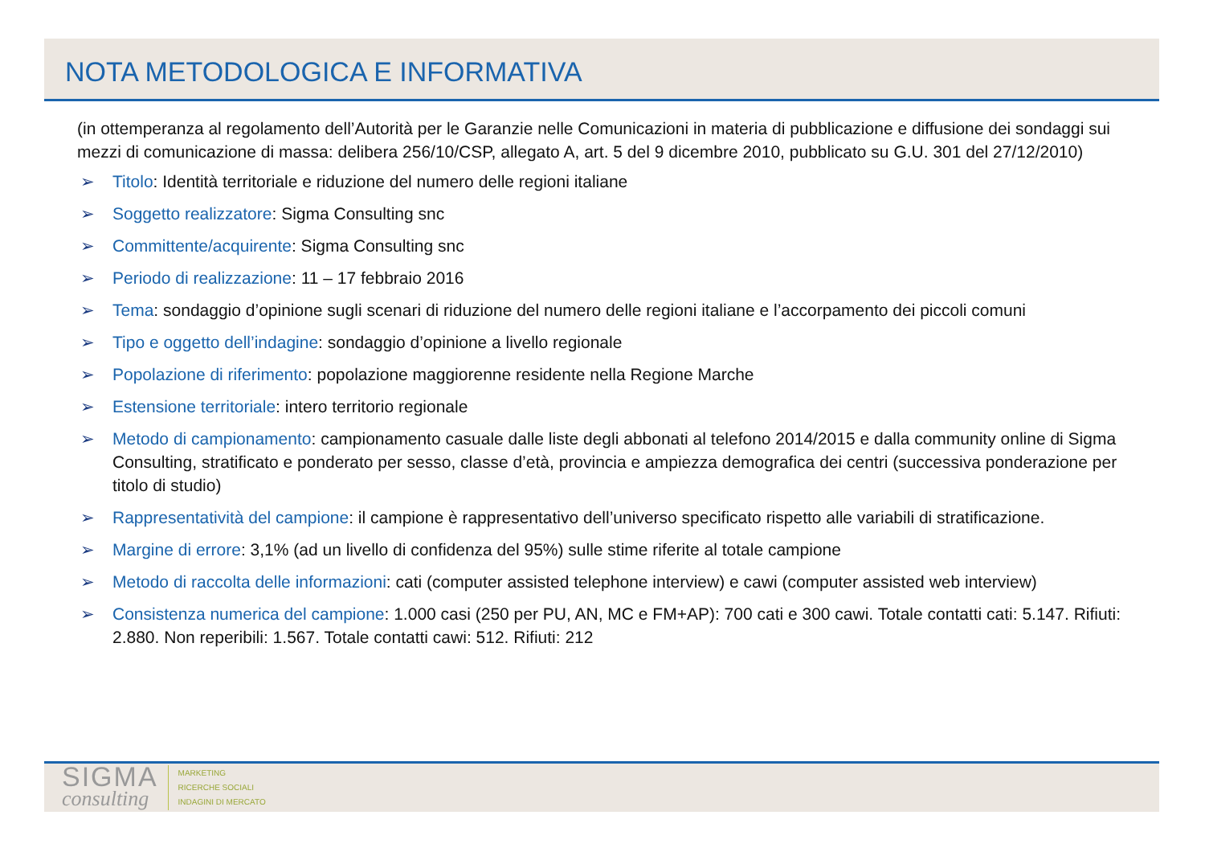NOTA METODOLOGICA E INFORMATIVA
(in ottemperanza al regolamento dell’Autorità per le Garanzie nelle Comunicazioni in materia di pubblicazione e diffusione dei sondaggi sui mezzi di comunicazione di massa: delibera 256/10/CSP, allegato A, art. 5 del 9 dicembre 2010, pubblicato su G.U. 301 del 27/12/2010)
➢ Titolo: Identità territoriale e riduzione del numero delle regioni italiane
➢ Soggetto realizzatore: Sigma Consulting snc
➢ Committente/acquirente: Sigma Consulting snc
➢ Periodo di realizzazione: 11 – 17 febbraio 2016
➢ Tema: sondaggio d’opinione sugli scenari di riduzione del numero delle regioni italiane e l’accorpamento dei piccoli comuni
➢ Tipo e oggetto dell’indagine: sondaggio d’opinione a livello regionale
➢ Popolazione di riferimento: popolazione maggiorenne residente nella Regione Marche
➢ Estensione territoriale: intero territorio regionale
➢ Metodo di campionamento: campionamento casuale dalle liste degli abbonati al telefono 2014/2015 e dalla community online di Sigma Consulting, stratificato e ponderato per sesso, classe d’età, provincia e ampiezza demografica dei centri (successiva ponderazione per titolo di studio)
➢ Rappresentatività del campione: il campione è rappresentativo dell’universo specificato rispetto alle variabili di stratificazione.
➢ Margine di errore: 3,1% (ad un livello di confidenza del 95%) sulle stime riferite al totale campione
➢ Metodo di raccolta delle informazioni: cati (computer assisted telephone interview) e cawi (computer assisted web interview)
➢ Consistenza numerica del campione: 1.000 casi (250 per PU, AN, MC e FM+AP): 700 cati e 300 cawi. Totale contatti cati: 5.147. Rifiuti: 2.880. Non reperibili: 1.567. Totale contatti cawi: 512. Rifiuti: 212
SIGMA
consulting
MARKETING
RICERCHE SOCIALI
INDAGINI DI MERCATO